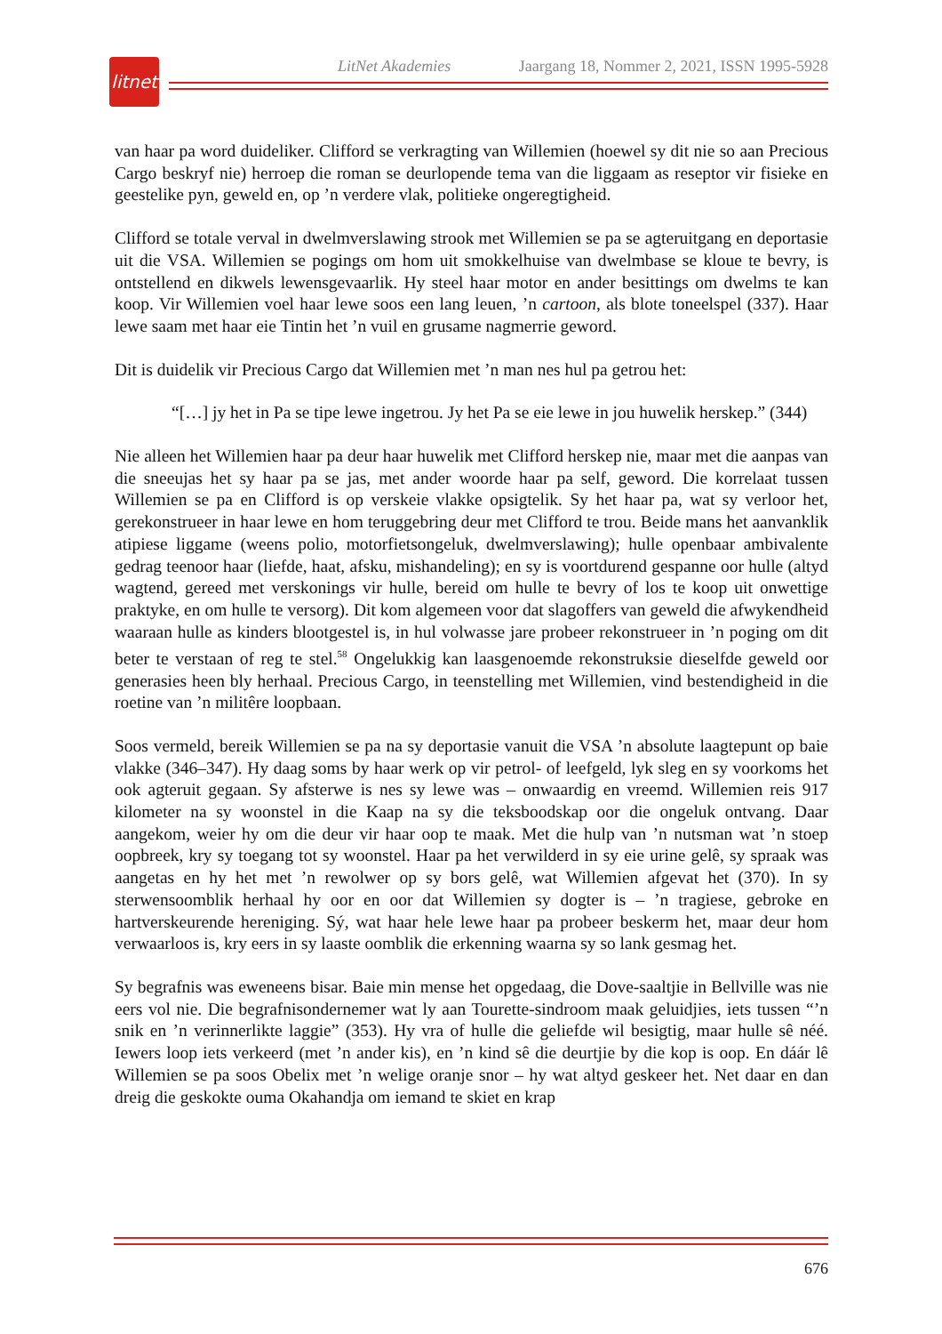litnet
LitNet Akademies Jaargang 18, Nommer 2, 2021, ISSN 1995-5928
van haar pa word duideliker. Clifford se verkragting van Willemien (hoewel sy dit nie so aan Precious Cargo beskryf nie) herroep die roman se deurlopende tema van die liggaam as reseptor vir fisieke en geestelike pyn, geweld en, op ’n verdere vlak, politieke ongeregtigheid.
Clifford se totale verval in dwelmverslawing strook met Willemien se pa se agteruitgang en deportasie uit die VSA. Willemien se pogings om hom uit smokkelhuise van dwelmbase se kloue te bevry, is ontstellend en dikwels lewensgevaarlik. Hy steel haar motor en ander besittings om dwelms te kan koop. Vir Willemien voel haar lewe soos een lang leuen, ’n cartoon, als blote toneelspel (337). Haar lewe saam met haar eie Tintin het ’n vuil en grusame nagmerrie geword.
Dit is duidelik vir Precious Cargo dat Willemien met ’n man nes hul pa getrou het:
“[…] jy het in Pa se tipe lewe ingetrou. Jy het Pa se eie lewe in jou huwelik herskep.” (344)
Nie alleen het Willemien haar pa deur haar huwelik met Clifford herskep nie, maar met die aanpas van die sneeujas het sy haar pa se jas, met ander woorde haar pa self, geword. Die korrelaat tussen Willemien se pa en Clifford is op verskeie vlakke opsigtelik. Sy het haar pa, wat sy verloor het, gerekonstrueer in haar lewe en hom teruggebring deur met Clifford te trou. Beide mans het aanvanklik atipiese liggame (weens polio, motorfietsongeluk, dwelmverslawing); hulle openbaar ambivalente gedrag teenoor haar (liefde, haat, afsku, mishandeling); en sy is voortdurend gespanne oor hulle (altyd wagtend, gereed met verskonings vir hulle, bereid om hulle te bevry of los te koop uit onwettige praktyke, en om hulle te versorg). Dit kom algemeen voor dat slagoffers van geweld die afwykendheid waaraan hulle as kinders blootgestel is, in hul volwasse jare probeer rekonstrueer in ’n poging om dit beter te verstaan of reg te stel.<sup>58</sup> Ongelukkig kan laasgenoemde rekonstruksie dieselfde geweld oor generasies heen bly herhaal. Precious Cargo, in teenstelling met Willemien, vind bestendigheid in die roetine van ’n militêre loopbaan.
Soos vermeld, bereik Willemien se pa na sy deportasie vanuit die VSA ’n absolute laagtepunt op baie vlakke (346–347). Hy daag soms by haar werk op vir petrol- of leefgeld, lyk sleg en sy voorkoms het ook agteruit gegaan. Sy afsterwe is nes sy lewe was – onwaardig en vreemd. Willemien reis 917 kilometer na sy woonstel in die Kaap na sy die teksboodskap oor die ongeluk ontvang. Daar aangekom, weier hy om die deur vir haar oop te maak. Met die hulp van ’n nutsman wat ’n stoep oopbreek, kry sy toegang tot sy woonstel. Haar pa het verwilderd in sy eie urine gelê, sy spraak was aangetas en hy het met ’n rewolwer op sy bors gelê, wat Willemien afgevat het (370). In sy sterwensoomblik herhaal hy oor en oor dat Willemien sy dogter is – ’n tragiese, gebroke en hartverskeurende hereniging. Sý, wat haar hele lewe haar pa probeer beskerm het, maar deur hom verwaarloos is, kry eers in sy laaste oomblik die erkenning waarna sy so lank gesmag het.
Sy begrafnis was eweneens bisar. Baie min mense het opgedaag, die Dove-saaltjie in Bellville was nie eers vol nie. Die begrafnisondernemer wat ly aan Tourette-sindroom maak geluidjies, iets tussen “’n snik en ’n verinnerlikte laggie” (353). Hy vra of hulle die geliefde wil besigtig, maar hulle sê néé. Iewers loop iets verkeerd (met ’n ander kis), en ’n kind sê die deurtjie by die kop is oop. En dáár lê Willemien se pa soos Obelix met ’n welige oranje snor – hy wat altyd geskeer het. Net daar en dan dreig die geskokte ouma Okahandja om iemand te skiet en krap
676